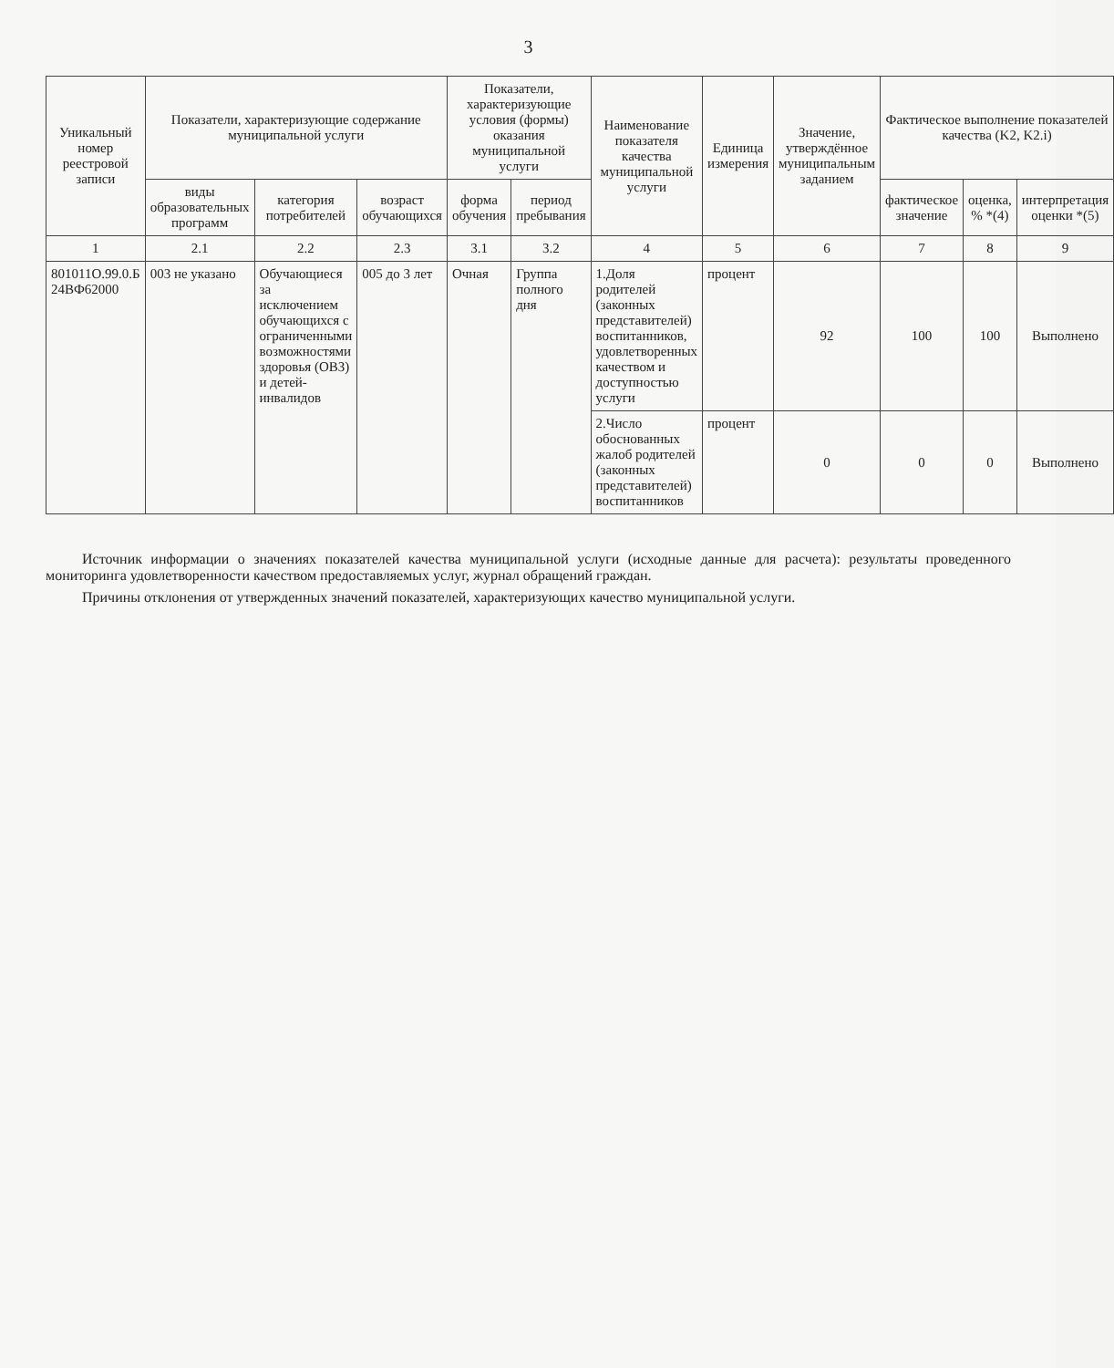3
| Уникальный номер реестровой записи | Показатели, характеризующие содержание муниципальной услуги | | | Показатели, характеризующие условия (формы) оказания муниципальной услуги | | Наименование показателя качества муниципальной услуги | Единица измерения | Значение, утверждённое муниципальным заданием | Фактическое выполнение показателей качества (K2, K2.i) | | |
| --- | --- | --- | --- | --- | --- | --- | --- | --- | --- | --- | --- |
| | виды образовательных программ | категория потребителей | возраст обучающихся | форма обучения | период пребывания | | | | фактическое значение | оценка, % *(4) | интерпретация оценки *(5) |
| 1 | 2.1 | 2.2 | 2.3 | 3.1 | 3.2 | 4 | 5 | 6 | 7 | 8 | 9 |
| 801011О.99.0.Б 24ВФ62000 | 003 не указано | Обучающиеся за исключением обучающихся с ограниченными возможностями здоровья (ОВЗ) и детей-инвалидов | 005 до 3 лет | Очная | Группа полного дня | 1.Доля родителей (законных представителей) воспитанников, удовлетворенных качеством и доступностью услуги | процент | 92 | 100 | 100 | Выполнено |
| | | | | | | 2.Число обоснованных жалоб родителей (законных представителей) воспитанников | процент | 0 | 0 | 0 | Выполнено |
Источник информации о значениях показателей качества муниципальной услуги (исходные данные для расчета): результаты проведенного мониторинга удовлетворенности качеством предоставляемых услуг, журнал обращений граждан.
Причины отклонения от утвержденных значений показателей, характеризующих качество муниципальной услуги.